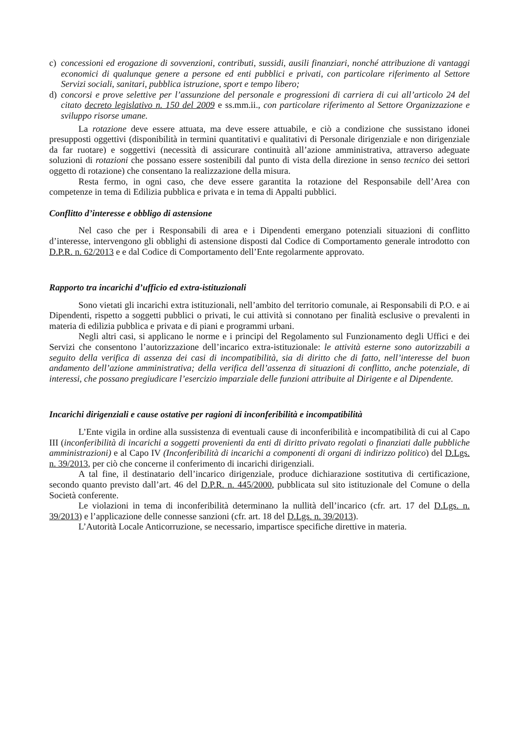c) concessioni ed erogazione di sovvenzioni, contributi, sussidi, ausili finanziari, nonché attribuzione di vantaggi economici di qualunque genere a persone ed enti pubblici e privati, con particolare riferimento al Settore Servizi sociali, sanitari, pubblica istruzione, sport e tempo libero;
d) concorsi e prove selettive per l’assunzione del personale e progressioni di carriera di cui all’articolo 24 del citato decreto legislativo n. 150 del 2009 e ss.mm.ii., con particolare riferimento al Settore Organizzazione e sviluppo risorse umane.
La rotazione deve essere attuata, ma deve essere attuabile, e ciò a condizione che sussistano idonei presupposti oggettivi (disponibilità in termini quantitativi e qualitativi di Personale dirigenziale e non dirigenziale da far ruotare) e soggettivi (necessità di assicurare continuità all’azione amministrativa, attraverso adeguate soluzioni di rotazioni che possano essere sostenibili dal punto di vista della direzione in senso tecnico dei settori oggetto di rotazione) che consentano la realizzazione della misura.
Resta fermo, in ogni caso, che deve essere garantita la rotazione del Responsabile dell’Area con competenze in tema di Edilizia pubblica e privata e in tema di Appalti pubblici.
Conflitto d’interesse e obbligo di astensione
Nel caso che per i Responsabili di area e i Dipendenti emergano potenziali situazioni di conflitto d’interesse, intervengono gli obblighi di astensione disposti dal Codice di Comportamento generale introdotto con D.P.R. n. 62/2013 e e dal Codice di Comportamento dell’Ente regolarmente approvato.
Rapporto tra incarichi d’ufficio ed extra-istituzionali
Sono vietati gli incarichi extra istituzionali, nell’ambito del territorio comunale, ai Responsabili di P.O. e ai Dipendenti, rispetto a soggetti pubblici o privati, le cui attività si connotano per finalità esclusive o prevalenti in materia di edilizia pubblica e privata e di piani e programmi urbani.
Negli altri casi, si applicano le norme e i principi del Regolamento sul Funzionamento degli Uffici e dei Servizi che consentono l’autorizzazione dell’incarico extra-istituzionale: le attività esterne sono autorizzabili a seguito della verifica di assenza dei casi di incompatibilità, sia di diritto che di fatto, nell’interesse del buon andamento dell’azione amministrativa; della verifica dell’assenza di situazioni di conflitto, anche potenziale, di interessi, che possano pregiudicare l’esercizio imparziale delle funzioni attribuite al Dirigente e al Dipendente.
Incarichi dirigenziali e cause ostative per ragioni di inconferibilità e incompatibilità
L’Ente vigila in ordine alla sussistenza di eventuali cause di inconferibilità e incompatibilità di cui al Capo III (inconferibilità di incarichi a soggetti provenienti da enti di diritto privato regolati o finanziati dalle pubbliche amministrazioni) e al Capo IV (Inconferibilità di incarichi a componenti di organi di indirizzo politico) del D.Lgs. n. 39/2013, per ciò che concerne il conferimento di incarichi dirigenziali.
A tal fine, il destinatario dell’incarico dirigenziale, produce dichiarazione sostitutiva di certificazione, secondo quanto previsto dall’art. 46 del D.P.R. n. 445/2000, pubblicata sul sito istituzionale del Comune o della Società conferente.
Le violazioni in tema di inconferibilità determinano la nullità dell’incarico (cfr. art. 17 del D.Lgs. n. 39/2013) e l’applicazione delle connesse sanzioni (cfr. art. 18 del D.Lgs. n. 39/2013).
L’Autorità Locale Anticorruzione, se necessario, impartisce specifiche direttive in materia.